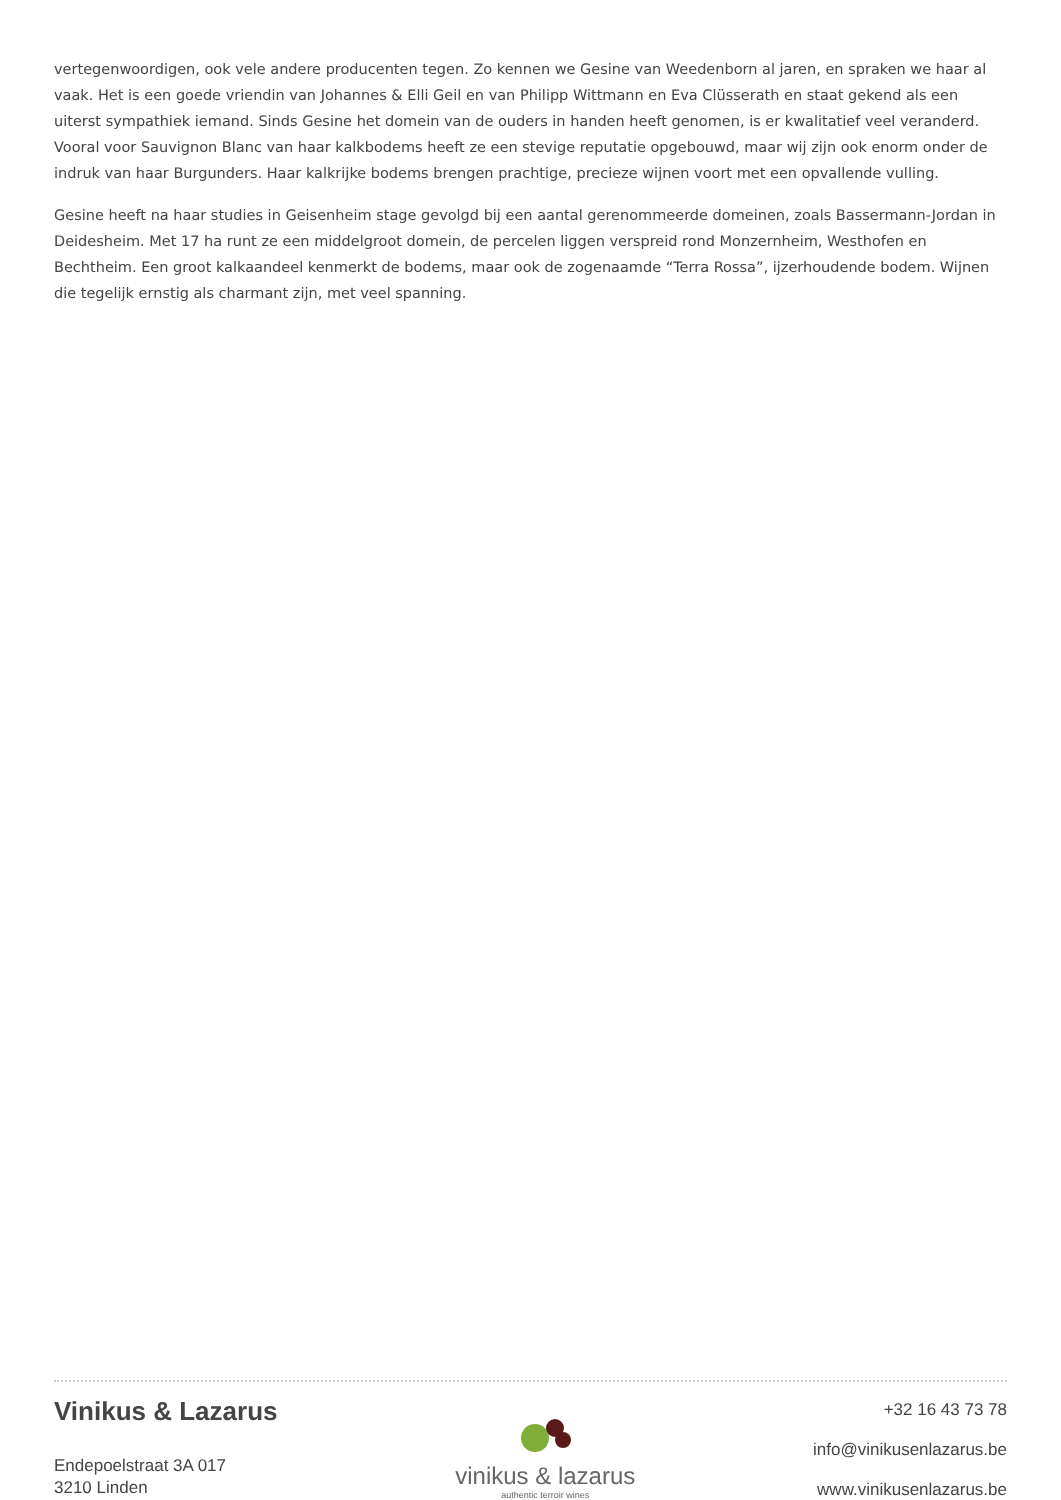vertegenwoordigen, ook vele andere producenten tegen. Zo kennen we Gesine van Weedenborn al jaren, en spraken we haar al vaak. Het is een goede vriendin van Johannes & Elli Geil en van Philipp Wittmann en Eva Clüsserath en staat gekend als een uiterst sympathiek iemand. Sinds Gesine het domein van de ouders in handen heeft genomen, is er kwalitatief veel veranderd. Vooral voor Sauvignon Blanc van haar kalkbodems heeft ze een stevige reputatie opgebouwd, maar wij zijn ook enorm onder de indruk van haar Burgunders. Haar kalkrijke bodems brengen prachtige, precieze wijnen voort met een opvallende vulling.
Gesine heeft na haar studies in Geisenheim stage gevolgd bij een aantal gerenommeerde domeinen, zoals Bassermann-Jordan in Deidesheim. Met 17 ha runt ze een middelgroot domein, de percelen liggen verspreid rond Monzernheim, Westhofen en Bechtheim. Een groot kalkaandeel kenmerkt de bodems, maar ook de zogenaamde “Terra Rossa”, ijzerhoudende bodem. Wijnen die tegelijk ernstig als charmant zijn, met veel spanning.
Vinikus & Lazarus
Endepoelstraat 3A 017
3210 Linden
vinikus & lazarus
authentic terroir wines
+32 16 43 73 78
info@vinikusenlazarus.be
www.vinikusenlazarus.be